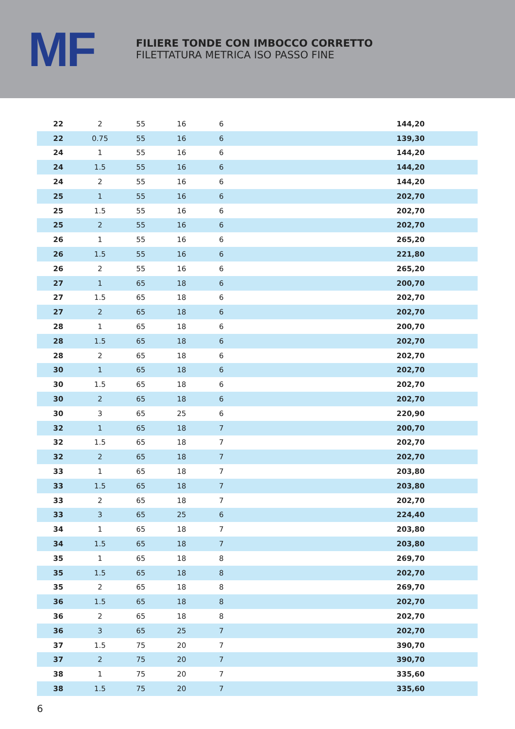MF
FILIERE TONDE CON IMBOCCO CORRETTO
FILETTATURA METRICA ISO PASSO FINE
| 22 | 2 | 55 | 16 | 6 | | 144,20 | |
| 22 | 0.75 | 55 | 16 | 6 | | 139,30 | |
| 24 | 1 | 55 | 16 | 6 | | 144,20 | |
| 24 | 1.5 | 55 | 16 | 6 | | 144,20 | |
| 24 | 2 | 55 | 16 | 6 | | 144,20 | |
| 25 | 1 | 55 | 16 | 6 | | 202,70 | |
| 25 | 1.5 | 55 | 16 | 6 | | 202,70 | |
| 25 | 2 | 55 | 16 | 6 | | 202,70 | |
| 26 | 1 | 55 | 16 | 6 | | 265,20 | |
| 26 | 1.5 | 55 | 16 | 6 | | 221,80 | |
| 26 | 2 | 55 | 16 | 6 | | 265,20 | |
| 27 | 1 | 65 | 18 | 6 | | 200,70 | |
| 27 | 1.5 | 65 | 18 | 6 | | 202,70 | |
| 27 | 2 | 65 | 18 | 6 | | 202,70 | |
| 28 | 1 | 65 | 18 | 6 | | 200,70 | |
| 28 | 1.5 | 65 | 18 | 6 | | 202,70 | |
| 28 | 2 | 65 | 18 | 6 | | 202,70 | |
| 30 | 1 | 65 | 18 | 6 | | 202,70 | |
| 30 | 1.5 | 65 | 18 | 6 | | 202,70 | |
| 30 | 2 | 65 | 18 | 6 | | 202,70 | |
| 30 | 3 | 65 | 25 | 6 | | 220,90 | |
| 32 | 1 | 65 | 18 | 7 | | 200,70 | |
| 32 | 1.5 | 65 | 18 | 7 | | 202,70 | |
| 32 | 2 | 65 | 18 | 7 | | 202,70 | |
| 33 | 1 | 65 | 18 | 7 | | 203,80 | |
| 33 | 1.5 | 65 | 18 | 7 | | 203,80 | |
| 33 | 2 | 65 | 18 | 7 | | 202,70 | |
| 33 | 3 | 65 | 25 | 6 | | 224,40 | |
| 34 | 1 | 65 | 18 | 7 | | 203,80 | |
| 34 | 1.5 | 65 | 18 | 7 | | 203,80 | |
| 35 | 1 | 65 | 18 | 8 | | 269,70 | |
| 35 | 1.5 | 65 | 18 | 8 | | 202,70 | |
| 35 | 2 | 65 | 18 | 8 | | 269,70 | |
| 36 | 1.5 | 65 | 18 | 8 | | 202,70 | |
| 36 | 2 | 65 | 18 | 8 | | 202,70 | |
| 36 | 3 | 65 | 25 | 7 | | 202,70 | |
| 37 | 1.5 | 75 | 20 | 7 | | 390,70 | |
| 37 | 2 | 75 | 20 | 7 | | 390,70 | |
| 38 | 1 | 75 | 20 | 7 | | 335,60 | |
| 38 | 1.5 | 75 | 20 | 7 | | 335,60 | |
6